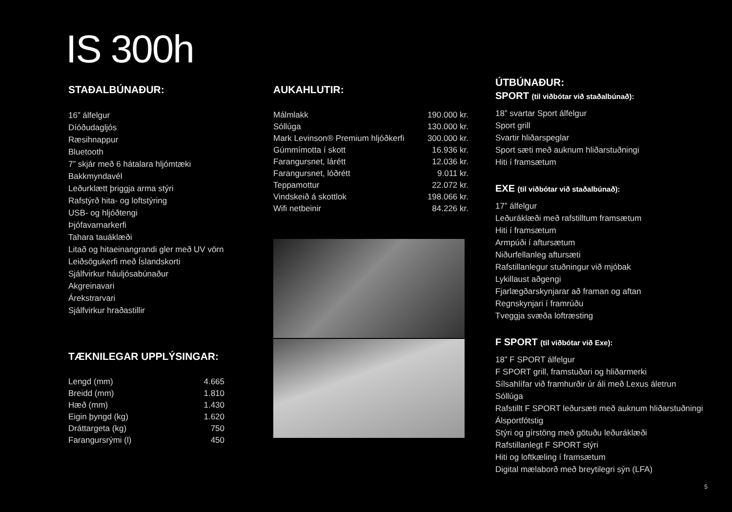IS 300h
STAÐALBÚNAÐUR:
16” álfelgur
Díóðudagljós
Ræsihnappur
Bluetooth
7” skjár með 6 hátalara hljómtæki
Bakkmyndavél
Leðurklætt þriggja arma stýri
Rafstýrð hita- og loftstýring
USB- og hljóðtengi
Þjófavarnarkerfi
Tahara tauáklæði
Litað og hitaeinangrandi gler með UV vörn
Leiðsögukerfi með Íslandskorti
Sjálfvirkur háuljósabúnaður
Akgreinavari
Árekstrarvari
Sjálfvirkur hraðastillir
TÆKNILEGAR UPPLÝSINGAR:
| Lengd (mm) | 4.665 |
| Breidd (mm) | 1.810 |
| Hæð (mm) | 1.430 |
| Eigin þyngd (kg) | 1.620 |
| Dráttargeta (kg) | 750 |
| Farangursrými (l) | 450 |
AUKAHLUTIR:
| Málmlakk | 190.000 kr. |
| Sóllúga | 130.000 kr. |
| Mark Levinson® Premium hljóðkerfi | 300.000 kr. |
| Gúmmímotta í skott | 16.936 kr. |
| Farangursnet, lárétt | 12.036 kr. |
| Farangursnet, lóðrétt | 9.011 kr. |
| Teppamottur | 22.072 kr. |
| Vindskeið á skottlok | 198.066 kr. |
| Wifi netbeinir | 84.226 kr. |
ÚTBÚNAÐUR:
SPORT (til viðbótar við staðalbúnað):
18” svartar Sport álfelgur
Sport grill
Svartir hliðarspeglar
Sport sæti með auknum hliðarstuðningi
Hiti í framsætum
EXE (til viðbótar við staðalbúnað):
17” álfelgur
Leðuráklæði með rafstilltum framsætum
Hiti í framsætum
Armpúði í aftursætum
Niðurfellanleg aftursæti
Rafstillanlegur stuðningur við mjóbak
Lykillaust aðgengi
Fjarlægðarskynjarar að framan og aftan
Regnskynjari í framrúðu
Tveggja svæða loftræsting
F SPORT (til viðbótar við Exe):
18” F SPORT álfelgur
F SPORT grill, framstuðari og hliðarmerki
Sílsahlífar við framhurðir úr áli með Lexus áletrun
Sóllúga
Rafstillt F SPORT leðursæti með auknum hliðarstuðningi
Álsportfótstig
Stýri og gírstöng með götuðu leðuráklæði
Rafstillanlegt F SPORT stýri
Hiti og loftkæling í framsætum
Digital mælaborð með breytilegri sýn (LFA)
5